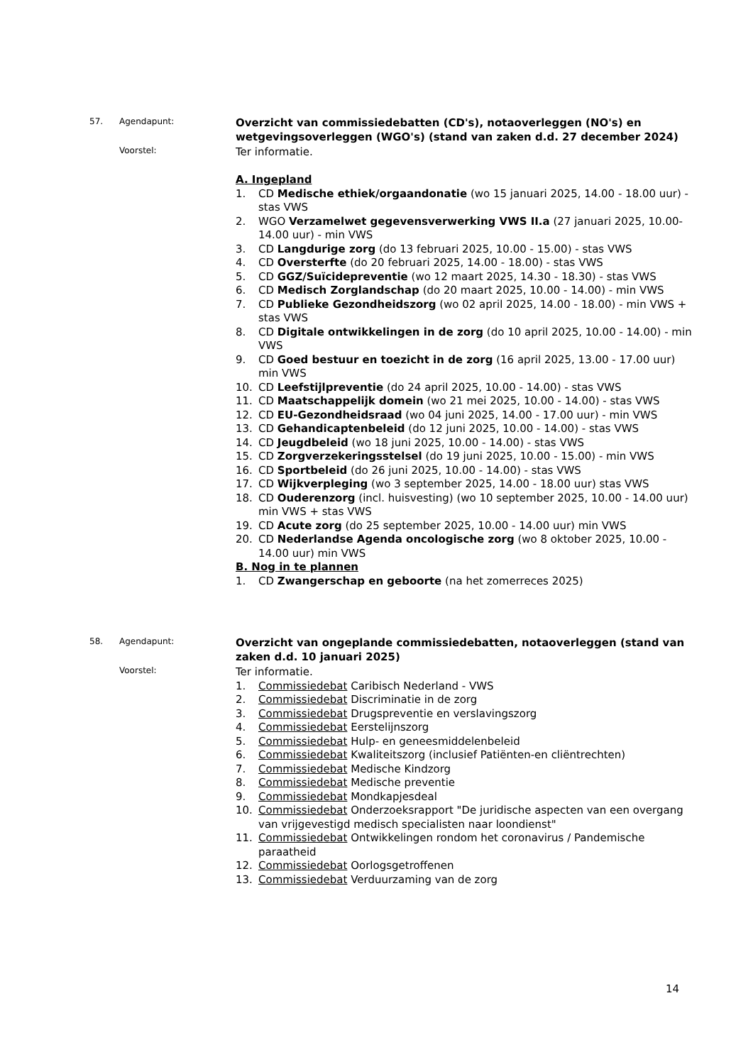57. Agendapunt:
Overzicht van commissiedebatten (CD's), notaoverleggen (NO's) en wetgevingsoverleggen (WGO's) (stand van zaken d.d. 27 december 2024)
Voorstel:
Ter informatie.
A. Ingepland
1. CD Medische ethiek/orgaandonatie (wo 15 januari 2025, 14.00 - 18.00 uur) - stas VWS
2. WGO Verzamelwet gegevensverwerking VWS II.a (27 januari 2025, 10.00-14.00 uur) - min VWS
3. CD Langdurige zorg (do 13 februari 2025, 10.00 - 15.00) - stas VWS
4. CD Oversterfte (do 20 februari 2025, 14.00 - 18.00) - stas VWS
5. CD GGZ/Suïcidepreventie (wo 12 maart 2025, 14.30 - 18.30) - stas VWS
6. CD Medisch Zorglandschap (do 20 maart 2025, 10.00 - 14.00) - min VWS
7. CD Publieke Gezondheidszorg (wo 02 april 2025, 14.00 - 18.00) - min VWS + stas VWS
8. CD Digitale ontwikkelingen in de zorg (do 10 april 2025, 10.00 - 14.00) - min VWS
9. CD Goed bestuur en toezicht in de zorg (16 april 2025, 13.00 - 17.00 uur) min VWS
10. CD Leefstijlpreventie (do 24 april 2025, 10.00 - 14.00) - stas VWS
11. CD Maatschappelijk domein (wo 21 mei 2025, 10.00 - 14.00) - stas VWS
12. CD EU-Gezondheidsraad (wo 04 juni 2025, 14.00 - 17.00 uur) - min VWS
13. CD Gehandicaptenbeleid (do 12 juni 2025, 10.00 - 14.00) - stas VWS
14. CD Jeugdbeleid (wo 18 juni 2025, 10.00 - 14.00) - stas VWS
15. CD Zorgverzekeringsstelsel (do 19 juni 2025, 10.00 - 15.00) - min VWS
16. CD Sportbeleid (do 26 juni 2025, 10.00 - 14.00) - stas VWS
17. CD Wijkverpleging (wo 3 september 2025, 14.00 - 18.00 uur) stas VWS
18. CD Ouderenzorg (incl. huisvesting) (wo 10 september 2025, 10.00 - 14.00 uur) min VWS + stas VWS
19. CD Acute zorg (do 25 september 2025, 10.00 - 14.00 uur) min VWS
20. CD Nederlandse Agenda oncologische zorg (wo 8 oktober 2025, 10.00 - 14.00 uur) min VWS
B. Nog in te plannen
1. CD Zwangerschap en geboorte (na het zomerreces 2025)
58. Agendapunt:
Overzicht van ongeplande commissiedebatten, notaoverleggen (stand van zaken d.d. 10 januari 2025)
Voorstel:
Ter informatie.
1. Commissiedebat Caribisch Nederland - VWS
2. Commissiedebat Discriminatie in de zorg
3. Commissiedebat Drugspreventie en verslavingszorg
4. Commissiedebat Eerstelijnszorg
5. Commissiedebat Hulp- en geneesmiddelenbeleid
6. Commissiedebat Kwaliteitszorg (inclusief Patiënten-en cliëntrechten)
7. Commissiedebat Medische Kindzorg
8. Commissiedebat Medische preventie
9. Commissiedebat Mondkapjesdeal
10. Commissiedebat Onderzoeksrapport "De juridische aspecten van een overgang van vrijgevestigd medisch specialisten naar loondienst"
11. Commissiedebat Ontwikkelingen rondom het coronavirus / Pandemische paraatheid
12. Commissiedebat Oorlogsgetroffenen
13. Commissiedebat Verduurzaming van de zorg
14